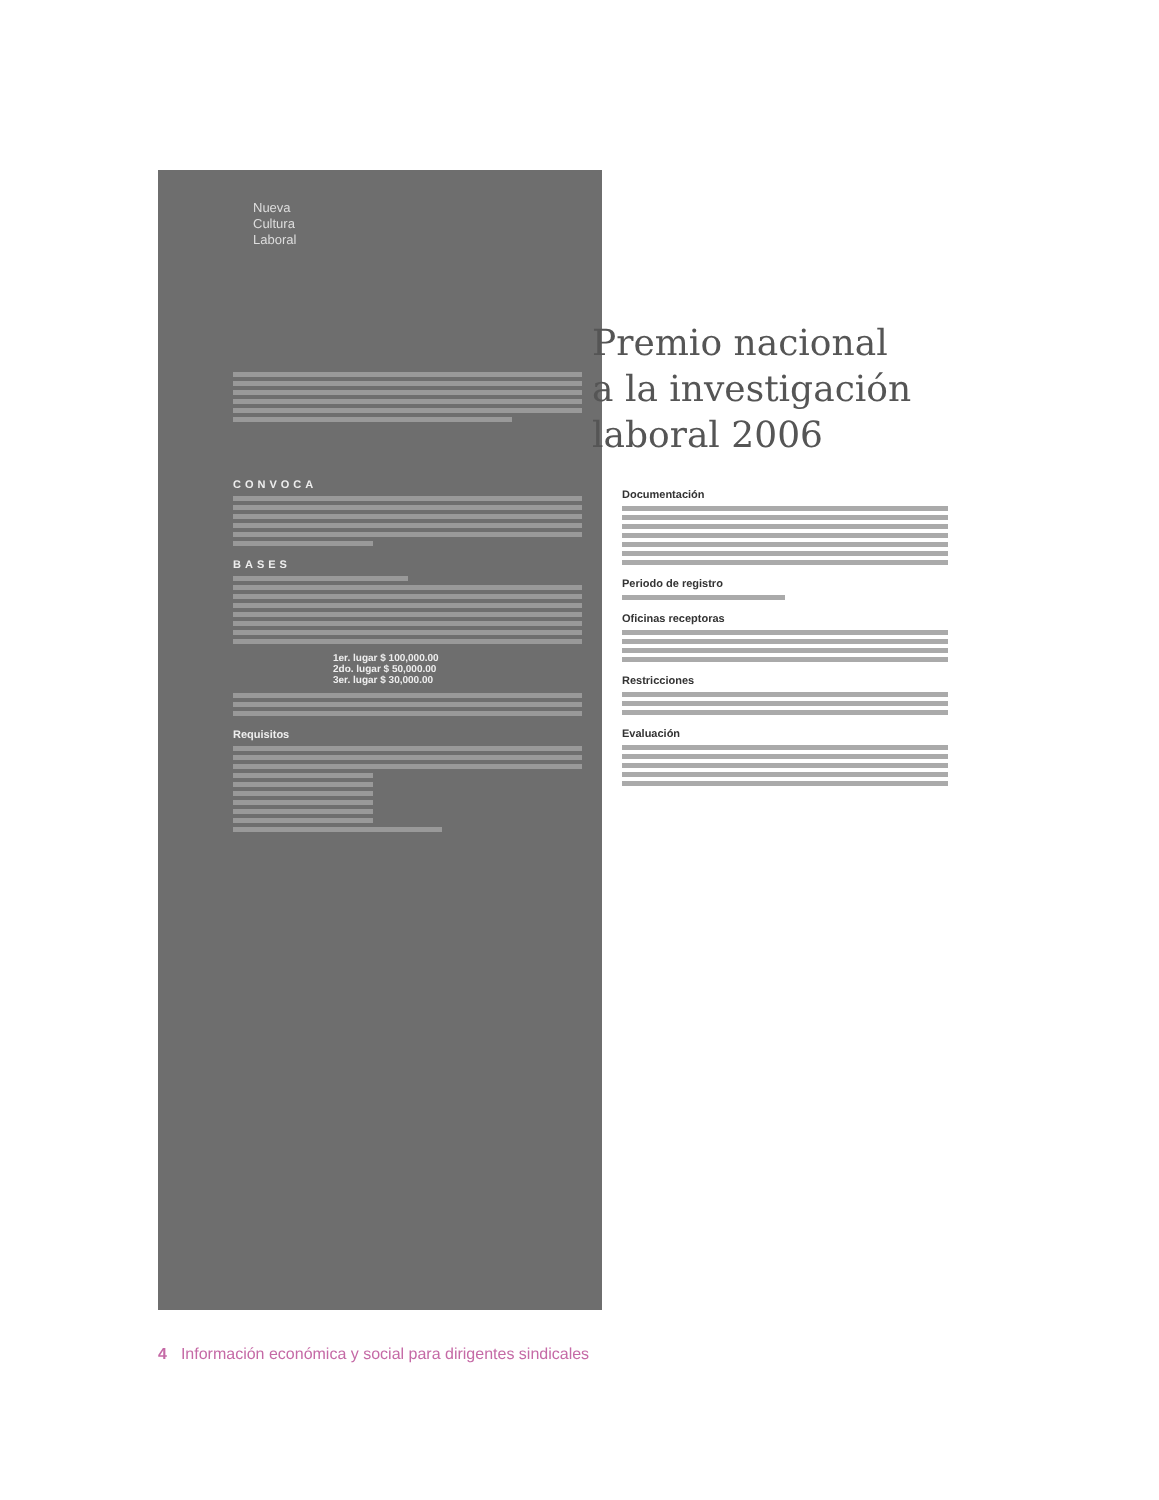Nueva
Cultura
Laboral
CONVOCA
BASES
1er. lugar $ 100,000.00
2do. lugar $ 50,000.00
3er. lugar $ 30,000.00
Requisitos
Premio nacional
a la investigación
laboral 2006
Documentación
Periodo de registro
Oficinas receptoras
Restricciones
Evaluación
4 Información económica y social para dirigentes sindicales